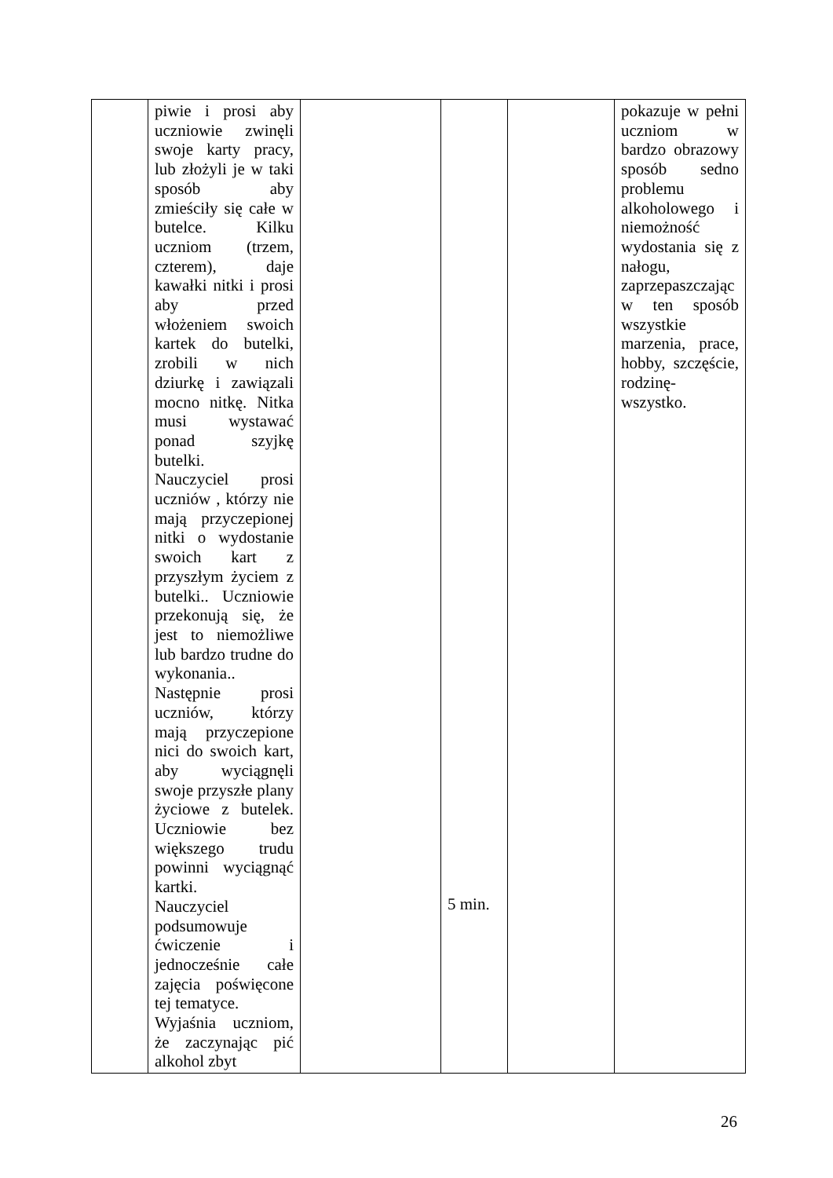| | piwie i prosi aby uczniowie zwinęli swoje karty pracy, lub złożyli je w taki sposób aby zmieściły się całe w butelce. Kilku uczniom (trzem, czterem), daje kawałki nitki i prosi aby przed włożeniem swoich kartek do butelki, zrobili w nich dziurkę i zawiązali mocno nitkę. Nitka musi wystawać ponad szyjkę butelki. Nauczyciel prosi uczniów , którzy nie mają przyczepionej nitki o wydostanie swoich kart z przyszłym życiem z butelki.. Uczniowie przekonują się, że jest to niemożliwe lub bardzo trudne do wykonania.. Następnie prosi uczniów, którzy mają przyczepione nici do swoich kart, aby wyciągnęli swoje przyszłe plany życiowe z butelek. Uczniowie bez większego trudu powinni wyciągnąć kartki. Nauczyciel podsumowuje ćwiczenie i jednocześnie całe zajęcia poświęcone tej tematyce. Wyjaśnia uczniom, że zaczynając pić alkohol zbyt | | 5 min. | | pokazuje w pełni uczniom w bardzo obrazowy sposób sedno problemu alkoholowego i niemożność wydostania się z nałogu, zaprzepaszczając w ten sposób wszystkie marzenia, prace, hobby, szczęście, rodzinę-wszystko. |
26